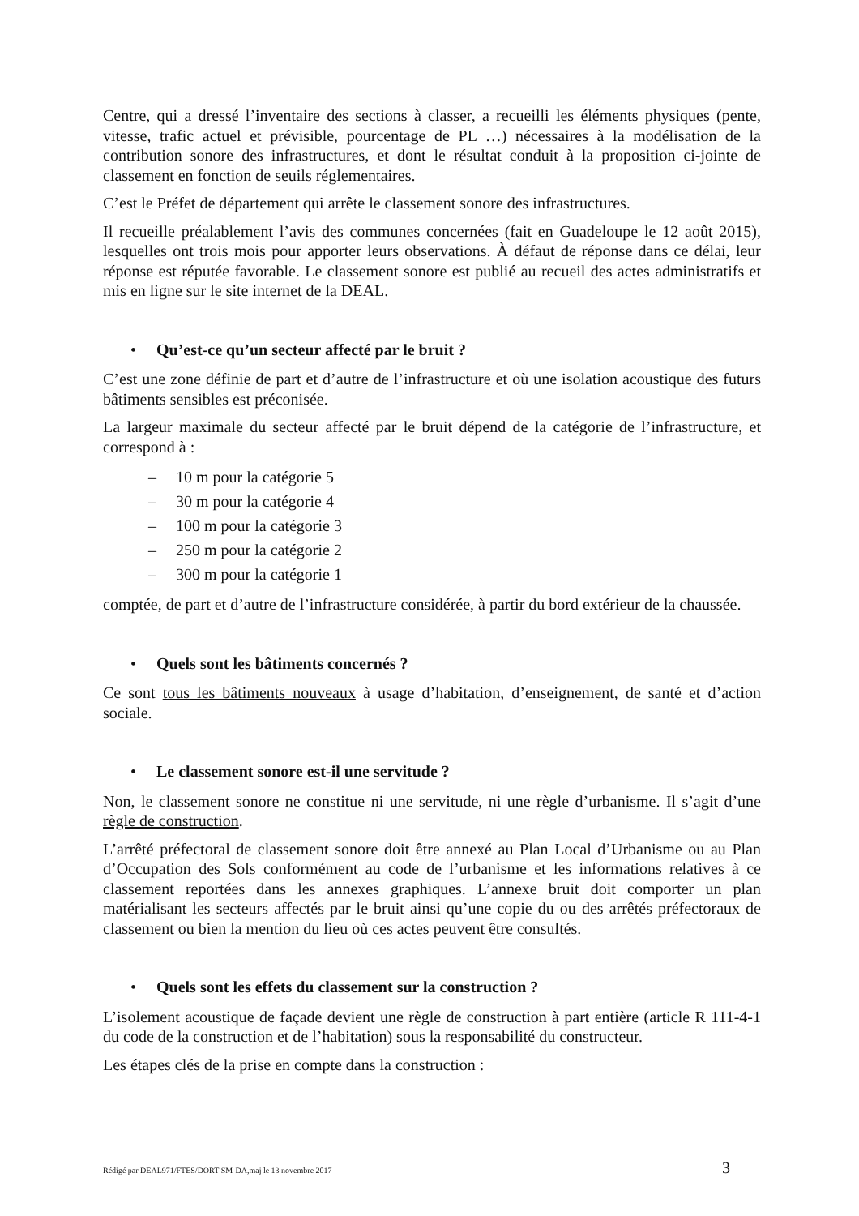Centre, qui a dressé l’inventaire des sections à classer, a recueilli les éléments physiques (pente, vitesse, trafic actuel et prévisible, pourcentage de PL …) nécessaires à la modélisation de la contribution sonore des infrastructures, et dont le résultat conduit à la proposition ci-jointe de classement en fonction de seuils réglementaires.
C’est le Préfet de département qui arrête le classement sonore des infrastructures.
Il recueille préalablement l’avis des communes concernées (fait en Guadeloupe le 12 août 2015), lesquelles ont trois mois pour apporter leurs observations. À défaut de réponse dans ce délai, leur réponse est réputée favorable. Le classement sonore est publié au recueil des actes administratifs et mis en ligne sur le site internet de la DEAL.
• Qu’est-ce qu’un secteur affecté par le bruit ?
C’est une zone définie de part et d’autre de l’infrastructure et où une isolation acoustique des futurs bâtiments sensibles est préconisée.
La largeur maximale du secteur affecté par le bruit dépend de la catégorie de l’infrastructure, et correspond à :
– 10 m pour la catégorie 5
– 30 m pour la catégorie 4
– 100 m pour la catégorie 3
– 250 m pour la catégorie 2
– 300 m pour la catégorie 1
comptée, de part et d’autre de l’infrastructure considérée, à partir du bord extérieur de la chaussée.
• Quels sont les bâtiments concernés ?
Ce sont tous les bâtiments nouveaux à usage d’habitation, d’enseignement, de santé et d’action sociale.
• Le classement sonore est-il une servitude ?
Non, le classement sonore ne constitue ni une servitude, ni une règle d’urbanisme. Il s’agit d’une règle de construction.
L’arrêté préfectoral de classement sonore doit être annexé au Plan Local d’Urbanisme ou au Plan d’Occupation des Sols conformément au code de l’urbanisme et les informations relatives à ce classement reportées dans les annexes graphiques. L’annexe bruit doit comporter un plan matérialisant les secteurs affectés par le bruit ainsi qu’une copie du ou des arrêtés préfectoraux de classement ou bien la mention du lieu où ces actes peuvent être consultés.
• Quels sont les effets du classement sur la construction ?
L’isolement acoustique de façade devient une règle de construction à part entière (article R 111-4-1 du code de la construction et de l’habitation) sous la responsabilité du constructeur.
Les étapes clés de la prise en compte dans la construction :
Rédigé par DEAL971/FTES/DORT-SM-DA,maj le 13 novembre 2017 3